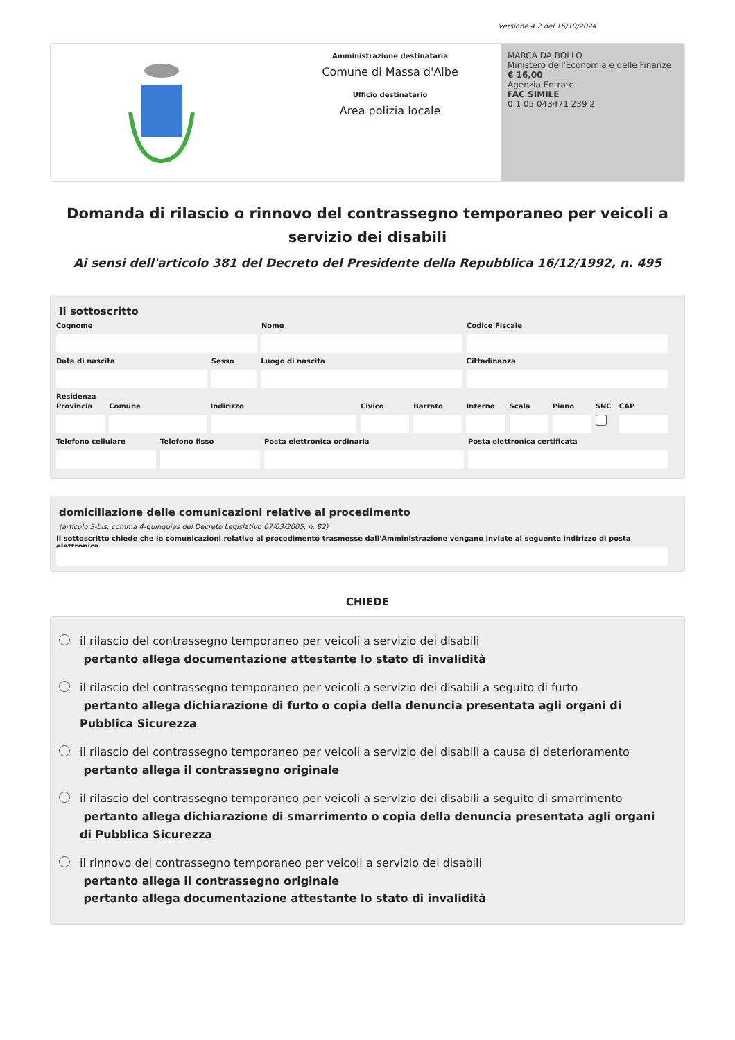versione 4.2 del 15/10/2024
Amministrazione destinataria
Comune di Massa d'Albe
Ufficio destinatario
Area polizia locale
MARCA DA BOLLO
Ministero dell'Economia e delle Finanze
€ 16,00
Agenzia Entrate
FAC SIMILE
0 1 05 043471 239 2
Domanda di rilascio o rinnovo del contrassegno temporaneo per veicoli a servizio dei disabili
Ai sensi dell'articolo 381 del Decreto del Presidente della Repubblica 16/12/1992, n. 495
Il sottoscritto
Cognome Nome Codice Fiscale
Data di nascita Sesso Luogo di nascita Cittadinanza
Residenza
Provincia Comune Indirizzo Civico Barrato Interno Scala Piano SNC CAP
Telefono cellulare Telefono fisso Posta elettronica ordinaria Posta elettronica certificata
domiciliazione delle comunicazioni relative al procedimento
(articolo 3-bis, comma 4-quinquies del Decreto Legislativo 07/03/2005, n. 82)
Il sottoscritto chiede che le comunicazioni relative al procedimento trasmesse dall'Amministrazione vengano inviate al seguente indirizzo di posta elettronica
CHIEDE
il rilascio del contrassegno temporaneo per veicoli a servizio dei disabili
pertanto allega documentazione attestante lo stato di invalidità
il rilascio del contrassegno temporaneo per veicoli a servizio dei disabili a seguito di furto
pertanto allega dichiarazione di furto o copia della denuncia presentata agli organi di Pubblica Sicurezza
il rilascio del contrassegno temporaneo per veicoli a servizio dei disabili a causa di deterioramento
pertanto allega il contrassegno originale
il rilascio del contrassegno temporaneo per veicoli a servizio dei disabili a seguito di smarrimento
pertanto allega dichiarazione di smarrimento o copia della denuncia presentata agli organi di Pubblica Sicurezza
il rinnovo del contrassegno temporaneo per veicoli a servizio dei disabili
pertanto allega il contrassegno originale
pertanto allega documentazione attestante lo stato di invalidità